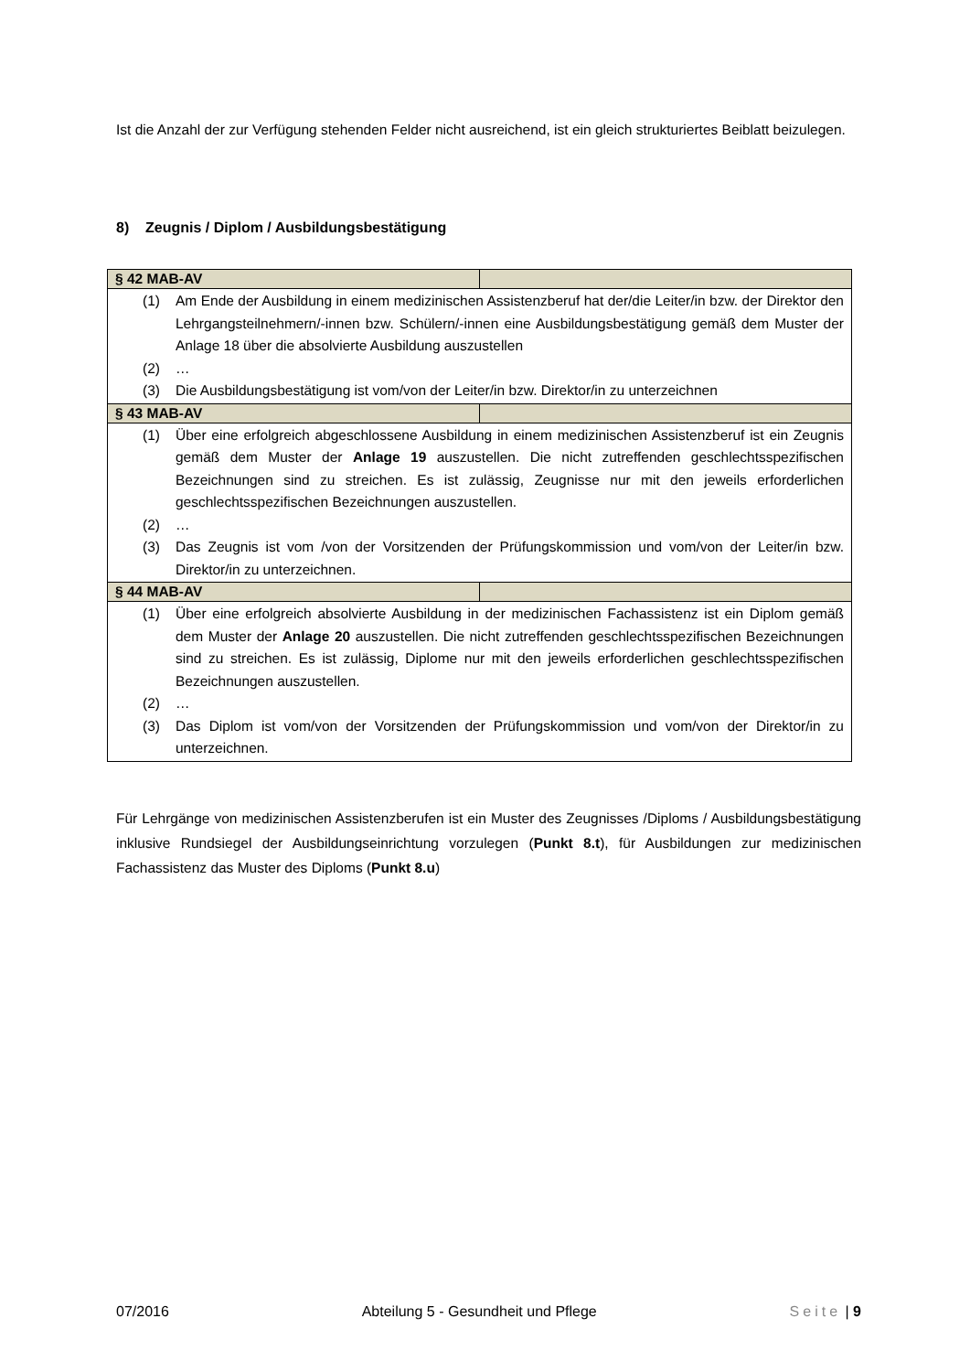Ist die Anzahl der zur Verfügung stehenden Felder nicht ausreichend, ist ein gleich strukturiertes Beiblatt beizulegen.
8) Zeugnis / Diplom / Ausbildungsbestätigung
| § 42 MAB-AV | |
| (1) Am Ende der Ausbildung in einem medizinischen Assistenzberuf hat der/die Leiter/in bzw. der Direktor den Lehrgangsteilnehmern/-innen bzw. Schülern/-innen eine Ausbildungsbestätigung gemäß dem Muster der Anlage 18 über die absolvierte Ausbildung auszustellen (2) … (3) Die Ausbildungsbestätigung ist vom/von der Leiter/in bzw. Direktor/in zu unterzeichnen | |
| § 43 MAB-AV | |
| (1) Über eine erfolgreich abgeschlossene Ausbildung in einem medizinischen Assistenzberuf ist ein Zeugnis gemäß dem Muster der Anlage 19 auszustellen. Die nicht zutreffenden geschlechtsspezifischen Bezeichnungen sind zu streichen. Es ist zulässig, Zeugnisse nur mit den jeweils erforderlichen geschlechtsspezifischen Bezeichnungen auszustellen. (2) … (3) Das Zeugnis ist vom /von der Vorsitzenden der Prüfungskommission und vom/von der Leiter/in bzw. Direktor/in zu unterzeichnen. | |
| § 44 MAB-AV | |
| (1) Über eine erfolgreich absolvierte Ausbildung in der medizinischen Fachassistenz ist ein Diplom gemäß dem Muster der Anlage 20 auszustellen. Die nicht zutreffenden geschlechtsspezifischen Bezeichnungen sind zu streichen. Es ist zulässig, Diplome nur mit den jeweils erforderlichen geschlechtsspezifischen Bezeichnungen auszustellen. (2) … (3) Das Diplom ist vom/von der Vorsitzenden der Prüfungskommission und vom/von der Direktor/in zu unterzeichnen. | |
Für Lehrgänge von medizinischen Assistenzberufen ist ein Muster des Zeugnisses /Diploms / Ausbildungsbestätigung inklusive Rundsiegel der Ausbildungseinrichtung vorzulegen (Punkt 8.t), für Ausbildungen zur medizinischen Fachassistenz das Muster des Diploms (Punkt 8.u)
07/2016 Abteilung 5 - Gesundheit und Pflege Seite | 9